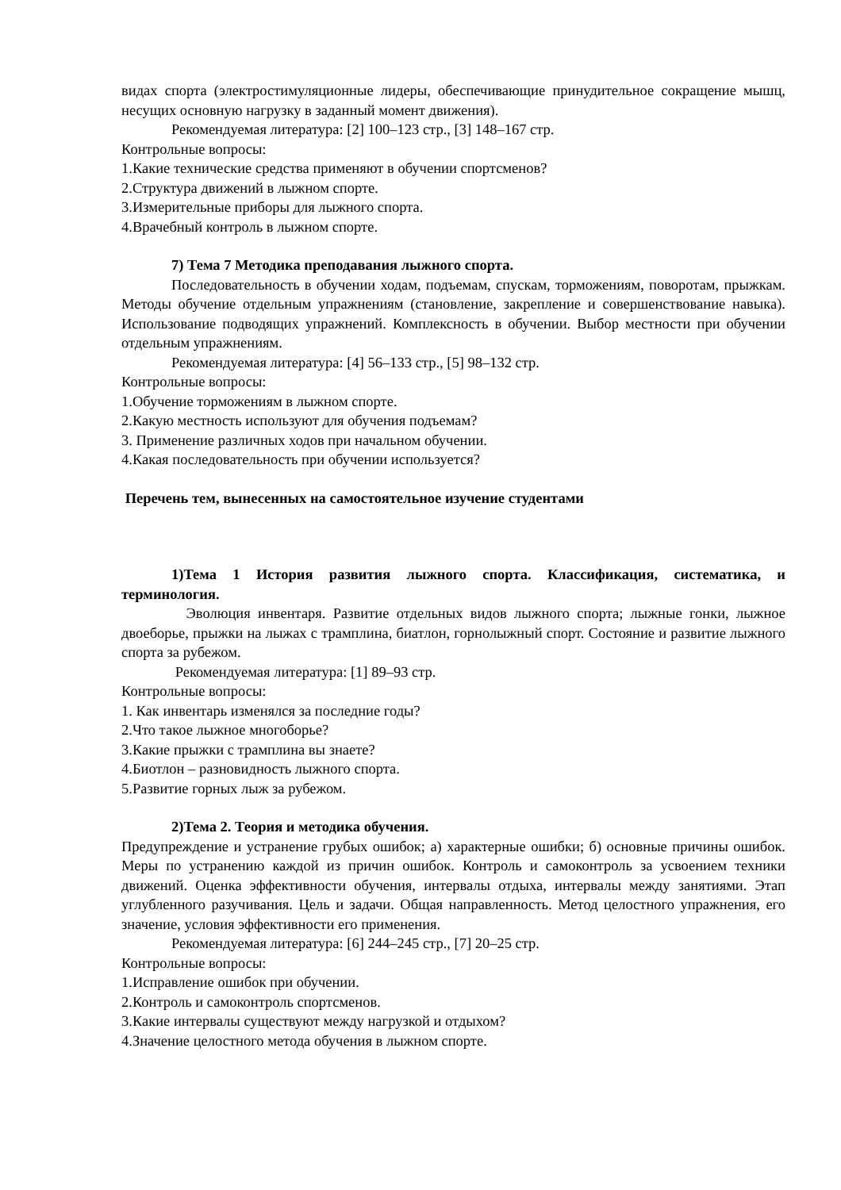видах спорта (электростимуляционные лидеры, обеспечивающие принудительное сокращение мышц, несущих основную нагрузку в заданный момент движения).
Рекомендуемая литература: [2] 100–123 стр., [3] 148–167 стр.
Контрольные вопросы:
1.Какие технические средства применяют в обучении спортсменов?
2.Структура движений в лыжном спорте.
3.Измерительные приборы для лыжного спорта.
4.Врачебный контроль в лыжном спорте.
7) Тема 7 Методика преподавания лыжного спорта.
Последовательность в обучении ходам, подъемам, спускам, торможениям, поворотам, прыжкам. Методы обучение отдельным упражнениям (становление, закрепление и совершенствование навыка). Использование подводящих упражнений. Комплексность в обучении. Выбор местности при обучении отдельным упражнениям.
Рекомендуемая литература: [4] 56–133 стр., [5] 98–132 стр.
Контрольные вопросы:
1.Обучение торможениям в лыжном спорте.
2.Какую местность используют для обучения подъемам?
3. Применение различных ходов при начальном обучении.
4.Какая последовательность при обучении используется?
Перечень тем, вынесенных на самостоятельное изучение студентами
1)Тема 1 История развития лыжного спорта. Классификация, систематика, и терминология.
Эволюция инвентаря. Развитие отдельных видов лыжного спорта; лыжные гонки, лыжное двоеборье, прыжки на лыжах с трамплина, биатлон, горнолыжный спорт. Состояние и развитие лыжного спорта за рубежом.
Рекомендуемая литература: [1] 89–93 стр.
Контрольные вопросы:
1. Как инвентарь изменялся за последние годы?
2.Что такое лыжное многоборье?
3.Какие прыжки с трамплина вы знаете?
4.Биотлон – разновидность лыжного спорта.
5.Развитие горных лыж за рубежом.
2)Тема 2. Теория и методика обучения.
Предупреждение и устранение грубых ошибок; а) характерные ошибки; б) основные причины ошибок. Меры по устранению каждой из причин ошибок. Контроль и самоконтроль за усвоением техники движений. Оценка эффективности обучения, интервалы отдыха, интервалы между занятиями. Этап углубленного разучивания. Цель и задачи. Общая направленность. Метод целостного упражнения, его значение, условия эффективности его применения.
Рекомендуемая литература: [6] 244–245 стр., [7] 20–25 стр.
Контрольные вопросы:
1.Исправление ошибок при обучении.
2.Контроль и самоконтроль спортсменов.
3.Какие интервалы существуют между нагрузкой и отдыхом?
4.Значение целостного метода обучения в лыжном спорте.